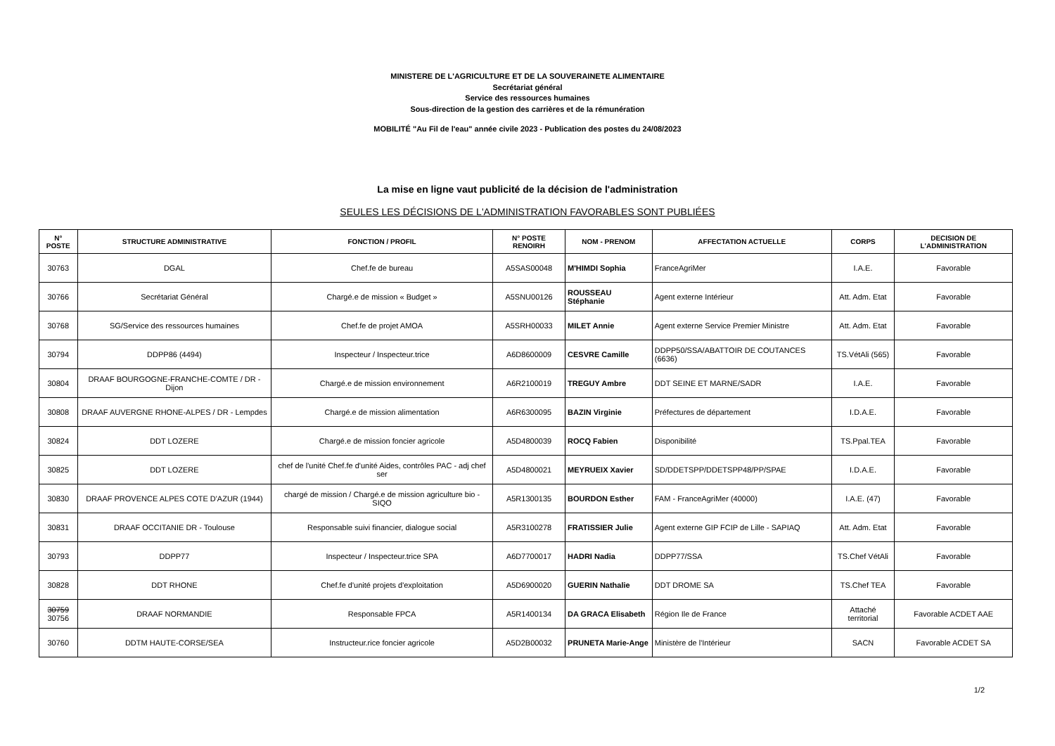MINISTERE DE L'AGRICULTURE ET DE LA SOUVERAINETE ALIMENTAIRE
Secrétariat général
Service des ressources humaines
Sous-direction de la gestion des carrières et de la rémunération
MOBILITÉ "Au Fil de l'eau" année civile 2023 - Publication des postes du 24/08/2023
La mise en ligne vaut publicité de la décision de l'administration
SEULES LES DÉCISIONS DE L'ADMINISTRATION FAVORABLES SONT PUBLIÉES
| N° POSTE | STRUCTURE ADMINISTRATIVE | FONCTION / PROFIL | N° POSTE RENOIRH | NOM - PRENOM | AFFECTATION ACTUELLE | CORPS | DECISION DE L'ADMINISTRATION |
| --- | --- | --- | --- | --- | --- | --- | --- |
| 30763 | DGAL | Chef.fe de bureau | A5SAS00048 | M'HIMDI Sophia | FranceAgriMer | I.A.E. | Favorable |
| 30766 | Secrétariat Général | Chargé.e de mission « Budget » | A5SNU00126 | ROUSSEAU Stéphanie | Agent externe Intérieur | Att. Adm. Etat | Favorable |
| 30768 | SG/Service des ressources humaines | Chef.fe de projet AMOA | A5SRH00033 | MILET Annie | Agent externe Service Premier Ministre | Att. Adm. Etat | Favorable |
| 30794 | DDPP86 (4494) | Inspecteur / Inspecteur.trice | A6D8600009 | CESVRE Camille | DDPP50/SSA/ABATTOIR DE COUTANCES (6636) | TS.VétAli (565) | Favorable |
| 30804 | DRAAF BOURGOGNE-FRANCHE-COMTE / DR - Dijon | Chargé.e de mission environnement | A6R2100019 | TREGUY Ambre | DDT SEINE ET MARNE/SADR | I.A.E. | Favorable |
| 30808 | DRAAF AUVERGNE RHONE-ALPES / DR - Lempdes | Chargé.e de mission alimentation | A6R6300095 | BAZIN Virginie | Préfectures de département | I.D.A.E. | Favorable |
| 30824 | DDT LOZERE | Chargé.e de mission foncier agricole | A5D4800039 | ROCQ Fabien | Disponibilité | TS.Ppal.TEA | Favorable |
| 30825 | DDT LOZERE | chef de l'unité Chef.fe d'unité Aides, contrôles PAC - adj chef ser | A5D4800021 | MEYRUEIX Xavier | SD/DDETSPP/DDETSPP48/PP/SPAE | I.D.A.E. | Favorable |
| 30830 | DRAAF PROVENCE ALPES COTE D'AZUR (1944) | chargé de mission / Chargé.e de mission agriculture bio - SIQO | A5R1300135 | BOURDON Esther | FAM - FranceAgriMer (40000) | I.A.E. (47) | Favorable |
| 30831 | DRAAF OCCITANIE DR - Toulouse | Responsable suivi financier, dialogue social | A5R3100278 | FRATISSIER Julie | Agent externe GIP FCIP de Lille - SAPIAQ | Att. Adm. Etat | Favorable |
| 30793 | DDPP77 | Inspecteur / Inspecteur.trice SPA | A6D7700017 | HADRI Nadia | DDPP77/SSA | TS.Chef VétAli | Favorable |
| 30828 | DDT RHONE | Chef.fe d'unité projets d'exploitation | A5D6900020 | GUERIN Nathalie | DDT DROME SA | TS.Chef TEA | Favorable |
| 30759 30756 | DRAAF NORMANDIE | Responsable FPCA | A5R1400134 | DA GRACA Elisabeth | Région Ile de France | Attaché territorial | Favorable ACDET AAE |
| 30760 | DDTM HAUTE-CORSE/SEA | Instructeur.rice foncier agricole | A5D2B00032 | PRUNETA Marie-Ange | Ministère de l'Intérieur | SACN | Favorable ACDET SA |
1/2